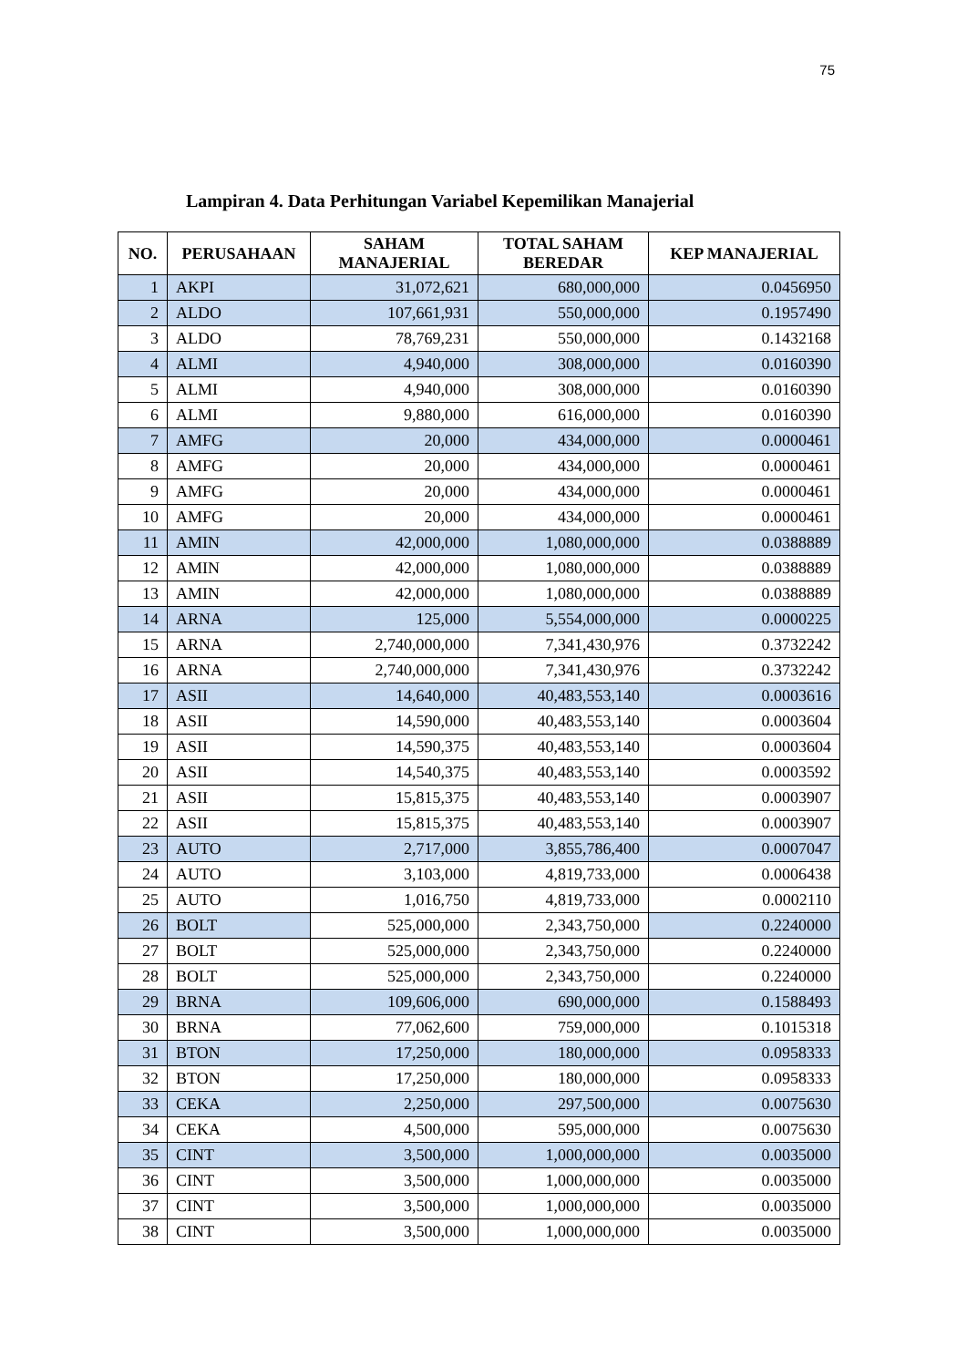75
Lampiran 4. Data Perhitungan Variabel Kepemilikan Manajerial
| NO. | PERUSAHAAN | SAHAM MANAJERIAL | TOTAL SAHAM BEREDAR | KEP MANAJERIAL |
| --- | --- | --- | --- | --- |
| 1 | AKPI | 31,072,621 | 680,000,000 | 0.0456950 |
| 2 | ALDO | 107,661,931 | 550,000,000 | 0.1957490 |
| 3 | ALDO | 78,769,231 | 550,000,000 | 0.1432168 |
| 4 | ALMI | 4,940,000 | 308,000,000 | 0.0160390 |
| 5 | ALMI | 4,940,000 | 308,000,000 | 0.0160390 |
| 6 | ALMI | 9,880,000 | 616,000,000 | 0.0160390 |
| 7 | AMFG | 20,000 | 434,000,000 | 0.0000461 |
| 8 | AMFG | 20,000 | 434,000,000 | 0.0000461 |
| 9 | AMFG | 20,000 | 434,000,000 | 0.0000461 |
| 10 | AMFG | 20,000 | 434,000,000 | 0.0000461 |
| 11 | AMIN | 42,000,000 | 1,080,000,000 | 0.0388889 |
| 12 | AMIN | 42,000,000 | 1,080,000,000 | 0.0388889 |
| 13 | AMIN | 42,000,000 | 1,080,000,000 | 0.0388889 |
| 14 | ARNA | 125,000 | 5,554,000,000 | 0.0000225 |
| 15 | ARNA | 2,740,000,000 | 7,341,430,976 | 0.3732242 |
| 16 | ARNA | 2,740,000,000 | 7,341,430,976 | 0.3732242 |
| 17 | ASII | 14,640,000 | 40,483,553,140 | 0.0003616 |
| 18 | ASII | 14,590,000 | 40,483,553,140 | 0.0003604 |
| 19 | ASII | 14,590,375 | 40,483,553,140 | 0.0003604 |
| 20 | ASII | 14,540,375 | 40,483,553,140 | 0.0003592 |
| 21 | ASII | 15,815,375 | 40,483,553,140 | 0.0003907 |
| 22 | ASII | 15,815,375 | 40,483,553,140 | 0.0003907 |
| 23 | AUTO | 2,717,000 | 3,855,786,400 | 0.0007047 |
| 24 | AUTO | 3,103,000 | 4,819,733,000 | 0.0006438 |
| 25 | AUTO | 1,016,750 | 4,819,733,000 | 0.0002110 |
| 26 | BOLT | 525,000,000 | 2,343,750,000 | 0.2240000 |
| 27 | BOLT | 525,000,000 | 2,343,750,000 | 0.2240000 |
| 28 | BOLT | 525,000,000 | 2,343,750,000 | 0.2240000 |
| 29 | BRNA | 109,606,000 | 690,000,000 | 0.1588493 |
| 30 | BRNA | 77,062,600 | 759,000,000 | 0.1015318 |
| 31 | BTON | 17,250,000 | 180,000,000 | 0.0958333 |
| 32 | BTON | 17,250,000 | 180,000,000 | 0.0958333 |
| 33 | CEKA | 2,250,000 | 297,500,000 | 0.0075630 |
| 34 | CEKA | 4,500,000 | 595,000,000 | 0.0075630 |
| 35 | CINT | 3,500,000 | 1,000,000,000 | 0.0035000 |
| 36 | CINT | 3,500,000 | 1,000,000,000 | 0.0035000 |
| 37 | CINT | 3,500,000 | 1,000,000,000 | 0.0035000 |
| 38 | CINT | 3,500,000 | 1,000,000,000 | 0.0035000 |